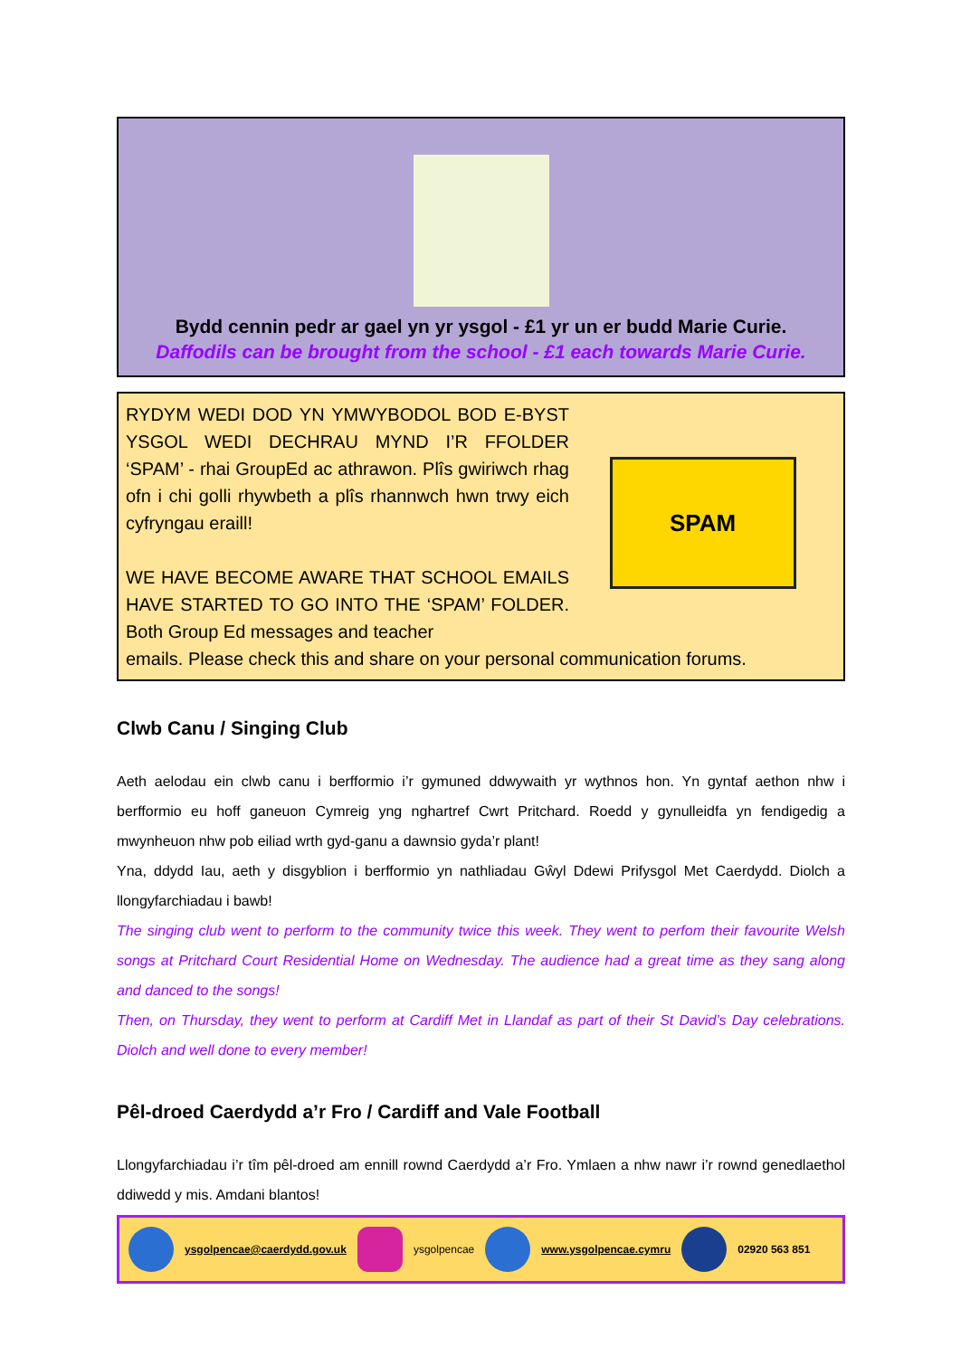Bydd cennin pedr ar gael yn yr ysgol - £1 yr un er budd Marie Curie.
Daffodils can be brought from the school - £1 each towards Marie Curie.
RYDYM WEDI DOD YN YMWYBODOL BOD E-BYST YSGOL WEDI DECHRAU MYND I’R FFOLDER ‘SPAM’ - rhai GroupEd ac athrawon. Plîs gwiriwch rhag ofn i chi golli rhywbeth a plîs rhannwch hwn trwy eich cyfryngau eraill!
WE HAVE BECOME AWARE THAT SCHOOL EMAILS HAVE STARTED TO GO INTO THE ‘SPAM’ FOLDER. Both Group Ed messages and teacher
SPAM
emails. Please check this and share on your personal communication forums.
Clwb Canu / Singing Club
Aeth aelodau ein clwb canu i berfformio i’r gymuned ddwywaith yr wythnos hon. Yn gyntaf aethon nhw i berfformio eu hoff ganeuon Cymreig yng nghartref Cwrt Pritchard. Roedd y gynulleidfa yn fendigedig a mwynheuon nhw pob eiliad wrth gyd-ganu a dawnsio gyda’r plant!
Yna, ddydd Iau, aeth y disgyblion i berfformio yn nathliadau Gŵyl Ddewi Prifysgol Met Caerdydd. Diolch a llongyfarchiadau i bawb!
The singing club went to perform to the community twice this week. They went to perfom their favourite Welsh songs at Pritchard Court Residential Home on Wednesday. The audience had a great time as they sang along and danced to the songs!
Then, on Thursday, they went to perform at Cardiff Met in Llandaf as part of their St David’s Day celebrations. Diolch and well done to every member!
Pêl-droed Caerdydd a’r Fro / Cardiff and Vale Football
Llongyfarchiadau i’r tîm pêl-droed am ennill rownd Caerdydd a’r Fro. Ymlaen a nhw nawr i’r rownd genedlaethol ddiwedd y mis. Amdani blantos!
ysgolpencae@caerdydd.gov.uk ysgolpencae www.ysgolpencae.cymru
02920 563 851